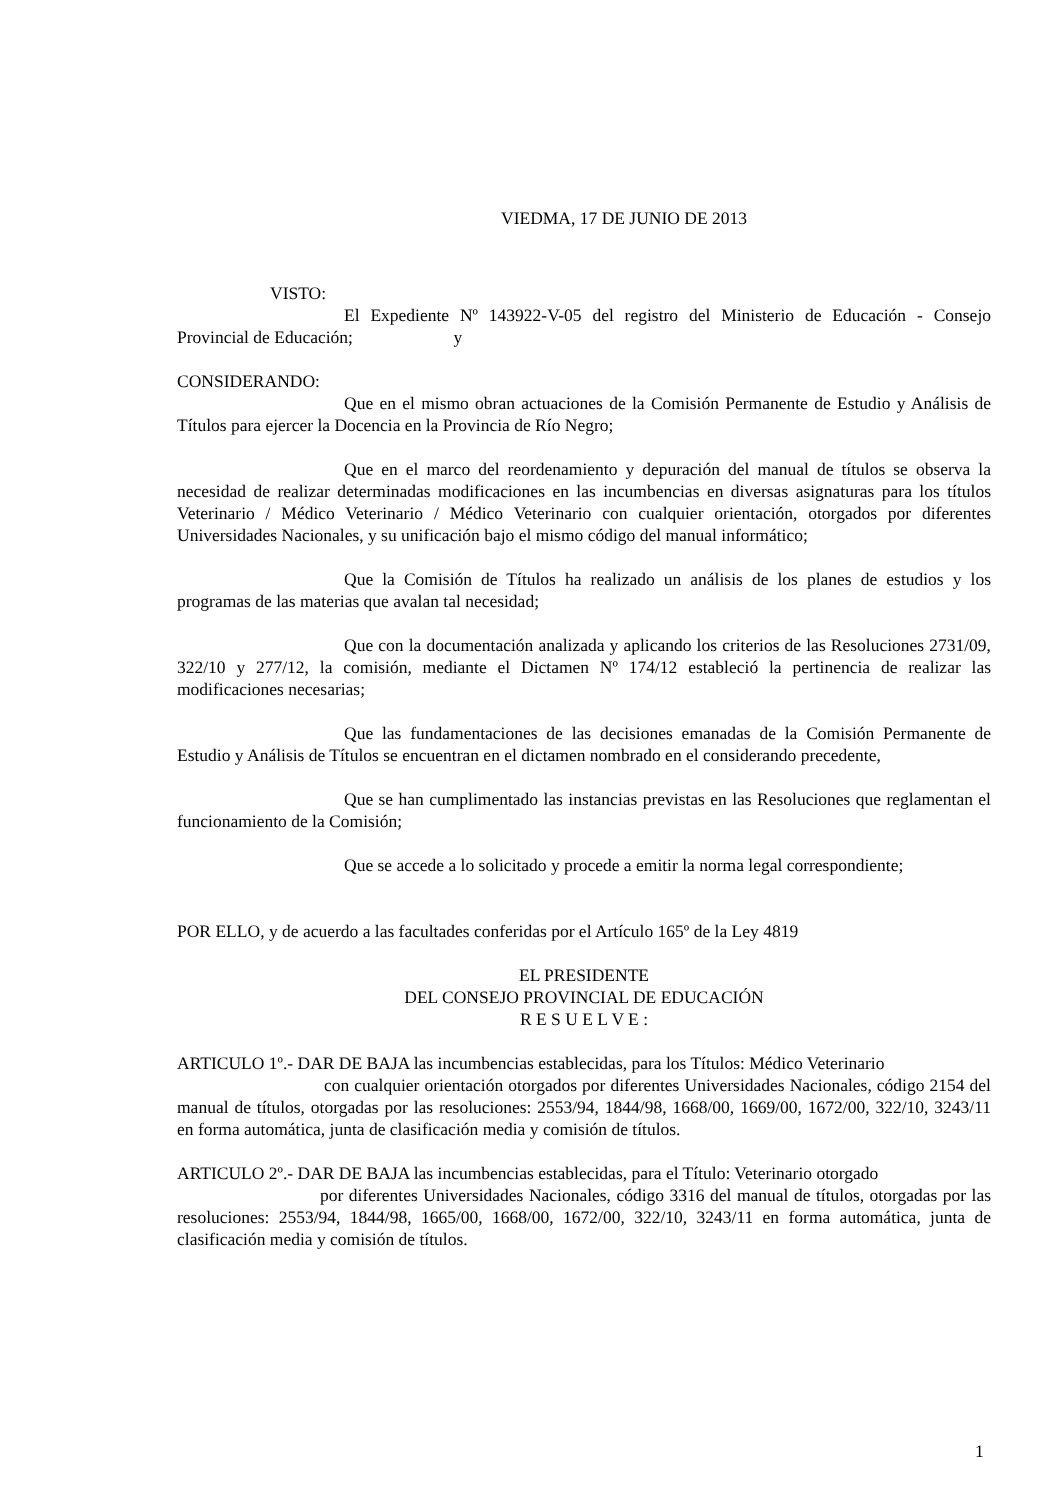VIEDMA, 17 DE JUNIO DE 2013
VISTO:
El Expediente Nº 143922-V-05 del registro del Ministerio de Educación - Consejo Provincial de Educación; y
CONSIDERANDO:
Que en el mismo obran actuaciones de la Comisión Permanente de Estudio y Análisis de Títulos para ejercer la Docencia en la Provincia de Río Negro;
Que en el marco del reordenamiento y depuración del manual de títulos se observa la necesidad de realizar determinadas modificaciones en las incumbencias en diversas asignaturas para los títulos Veterinario / Médico Veterinario / Médico Veterinario con cualquier orientación, otorgados por diferentes Universidades Nacionales, y su unificación bajo el mismo código del manual informático;
Que la Comisión de Títulos ha realizado un análisis de los planes de estudios y los programas de las materias que avalan tal necesidad;
Que con la documentación analizada y aplicando los criterios de las Resoluciones 2731/09, 322/10 y 277/12, la comisión, mediante el Dictamen Nº 174/12 estableció la pertinencia de realizar las modificaciones necesarias;
Que las fundamentaciones de las decisiones emanadas de la Comisión Permanente de Estudio y Análisis de Títulos se encuentran en el dictamen nombrado en el considerando precedente,
Que se han cumplimentado las instancias previstas en las Resoluciones que reglamentan el funcionamiento de la Comisión;
Que se accede a lo solicitado y procede a emitir la norma legal correspondiente;
POR ELLO, y de acuerdo a las facultades conferidas por el Artículo 165º de la Ley 4819
EL PRESIDENTE
DEL CONSEJO PROVINCIAL DE EDUCACIÓN
R E S U E L V E :
ARTICULO 1º.- DAR DE BAJA las incumbencias establecidas, para los Títulos: Médico Veterinario
con cualquier orientación otorgados por diferentes Universidades Nacionales, código 2154 del manual de títulos, otorgadas por las resoluciones: 2553/94, 1844/98, 1668/00, 1669/00, 1672/00, 322/10, 3243/11 en forma automática, junta de clasificación media y comisión de títulos.
ARTICULO 2º.- DAR DE BAJA las incumbencias establecidas, para el Título: Veterinario otorgado
por diferentes Universidades Nacionales, código 3316 del manual de títulos, otorgadas por las resoluciones: 2553/94, 1844/98, 1665/00, 1668/00, 1672/00, 322/10, 3243/11 en forma automática, junta de clasificación media y comisión de títulos.
1